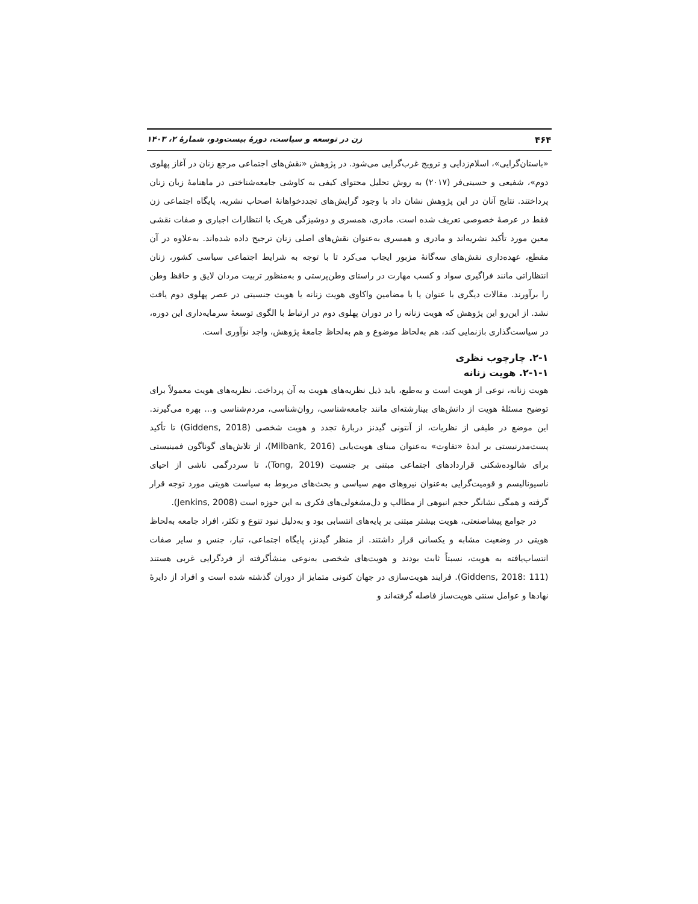۴۶۴ زن در توسعه و سیاست، دورۀ بیست‌ودو، شمارۀ ۲، ۱۴۰۳
«باستان‌گرایی»، اسلام‌زدایی و ترویج غرب‌گرایی می‌شود. در پژوهش «نقش‌های اجتماعی مرجع زنان در آغاز پهلوی دوم»، شفیعی و حسینی‌فر (۲۰۱۷) به روش تحلیل محتوای کیفی به کاوشی جامعه‌شناختی در ماهنامۀ زبان زنان پرداختند. نتایج آنان در این پژوهش نشان داد با وجود گرایش‌های تجددخواهانۀ اصحاب نشریه، پایگاه اجتماعی زن فقط در عرصۀ خصوصی تعریف شده است. مادری، همسری و دوشیزگی هریک با انتظارات اجباری و صفات نقشی معین مورد تأکید نشریه‌اند و مادری و همسری به‌عنوان نقش‌های اصلی زنان ترجیح داده شده‌اند. به‌علاوه در آن مقطع، عهده‌داری نقش‌های سه‌گانۀ مزبور ایجاب می‌کرد تا با توجه به شرایط اجتماعی سیاسی کشور، زنان انتظاراتی مانند فراگیری سواد و کسب مهارت در راستای وطن‌پرستی و به‌منظور تربیت مردان لایق و حافظ وطن را برآورند. مقالات دیگری با عنوان یا با مضامین واکاوی هویت زنانه یا هویت جنسیتی در عصر پهلوی دوم یافت نشد. از این‌رو این پژوهش که هویت زنانه را در دوران پهلوی دوم در ارتباط با الگوی توسعۀ سرمایه‌داری این دوره، در سیاست‌گذاری بازنمایی کند، هم به‌لحاظ موضوع و هم به‌لحاظ جامعۀ پژوهش، واجد نوآوری است.
۲-۱. چارچوب نظری
۲-۱-۱. هویت زنانه
هویت زنانه، نوعی از هویت است و به‌طبع، باید ذیل نظریه‌های هویت به آن پرداخت. نظریه‌های هویت معمولاً برای توضیح مسئلۀ هویت از دانش‌های بینارشته‌ای مانند جامعه‌شناسی، روان‌شناسی، مردم‌شناسی و... بهره می‌گیرند. این موضع در طیفی از نظریات، از آنتونی گیدنز دربارۀ تجدد و هویت شخصی (Giddens, 2018) تا تأکید پست‌مدرنیستی بر ایدۀ «تفاوت» به‌عنوان مبنای هویت‌یابی (Milbank, 2016)، از تلاش‌های گوناگون فمینیستی برای شالوده‌شکنی قراردادهای اجتماعی مبتنی بر جنسیت (Tong, 2019)، تا سردرگمی ناشی از احیای ناسیونالیسم و قومیت‌گرایی به‌عنوان نیروهای مهم سیاسی و بحث‌های مربوط به سیاست هویتی مورد توجه قرار گرفته و همگی نشانگر حجم انبوهی از مطالب و دل‌مشغولی‌های فکری به این حوزه است (Jenkins, 2008).
در جوامع پیشاصنعتی، هویت بیشتر مبتنی بر پایه‌های انتسابی بود و به‌دلیل نبود تنوع و تکثر، افراد جامعه به‌لحاظ هویتی در وضعیت مشابه و یکسانی قرار داشتند. از منظر گیدنز، پایگاه اجتماعی، تبار، جنس و سایر صفات انتساب‌یافته به هویت، نسبتاً ثابت بودند و هویت‌های شخصی به‌نوعی منشأگرفته از فردگرایی غربی هستند (Giddens, 2018: 111). فرایند هویت‌سازی در جهان کنونی متمایز از دوران گذشته شده است و افراد از دایرۀ نهادها و عوامل سنتی هویت‌ساز فاصله گرفته‌اند و